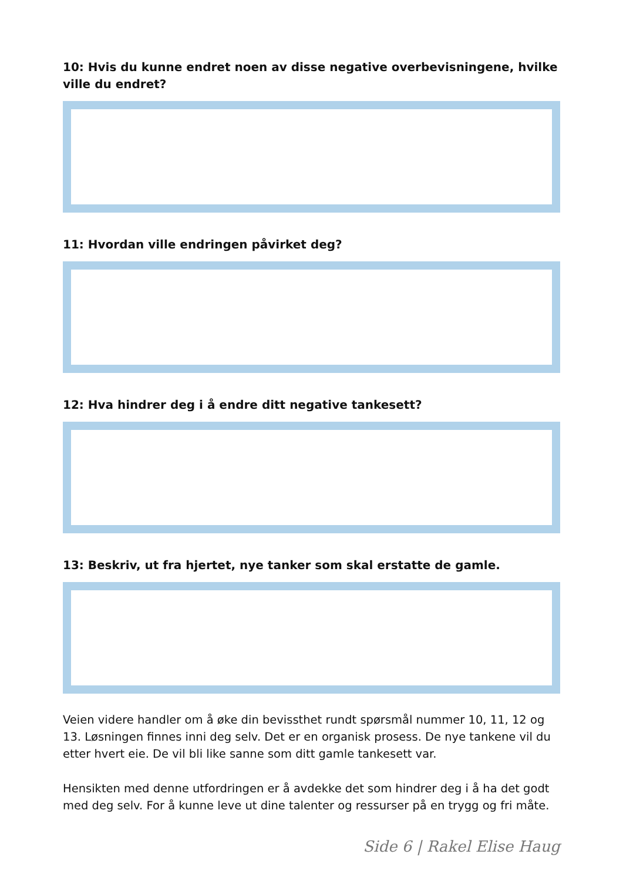10: Hvis du kunne endret noen av disse negative overbevisningene, hvilke ville du endret?
11: Hvordan ville endringen påvirket deg?
12: Hva hindrer deg i å endre ditt negative tankesett?
13: Beskriv, ut fra hjertet, nye tanker som skal erstatte de gamle.
Veien videre handler om å øke din bevissthet rundt spørsmål nummer 10, 11, 12 og 13. Løsningen finnes inni deg selv. Det er en organisk prosess. De nye tankene vil du etter hvert eie. De vil bli like sanne som ditt gamle tankesett var.
Hensikten med denne utfordringen er å avdekke det som hindrer deg i å ha det godt med deg selv. For å kunne leve ut dine talenter og ressurser på en trygg og fri måte.
Side 6 | Rakel Elise Haug